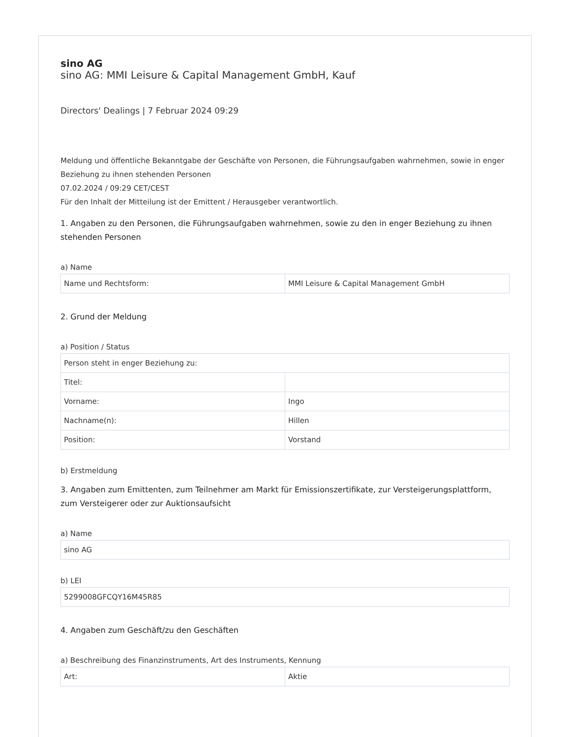sino AG
sino AG: MMI Leisure & Capital Management GmbH, Kauf
Directors' Dealings | 7 Februar 2024 09:29
Meldung und öffentliche Bekanntgabe der Geschäfte von Personen, die Führungsaufgaben wahrnehmen, sowie in enger Beziehung zu ihnen stehenden Personen
07.02.2024 / 09:29 CET/CEST
Für den Inhalt der Mitteilung ist der Emittent / Herausgeber verantwortlich.
1. Angaben zu den Personen, die Führungsaufgaben wahrnehmen, sowie zu den in enger Beziehung zu ihnen stehenden Personen
a) Name
| Name und Rechtsform: | MMI Leisure & Capital Management GmbH |
2. Grund der Meldung
a) Position / Status
| Person steht in enger Beziehung zu: | |
| Titel: | |
| Vorname: | Ingo |
| Nachname(n): | Hillen |
| Position: | Vorstand |
b) Erstmeldung
3. Angaben zum Emittenten, zum Teilnehmer am Markt für Emissionszertifikate, zur Versteigerungsplattform, zum Versteigerer oder zur Auktionsaufsicht
a) Name
| sino AG |
b) LEI
| 5299008GFCQY16M45R85 |
4. Angaben zum Geschäft/zu den Geschäften
a) Beschreibung des Finanzinstruments, Art des Instruments, Kennung
| Art: | Aktie |